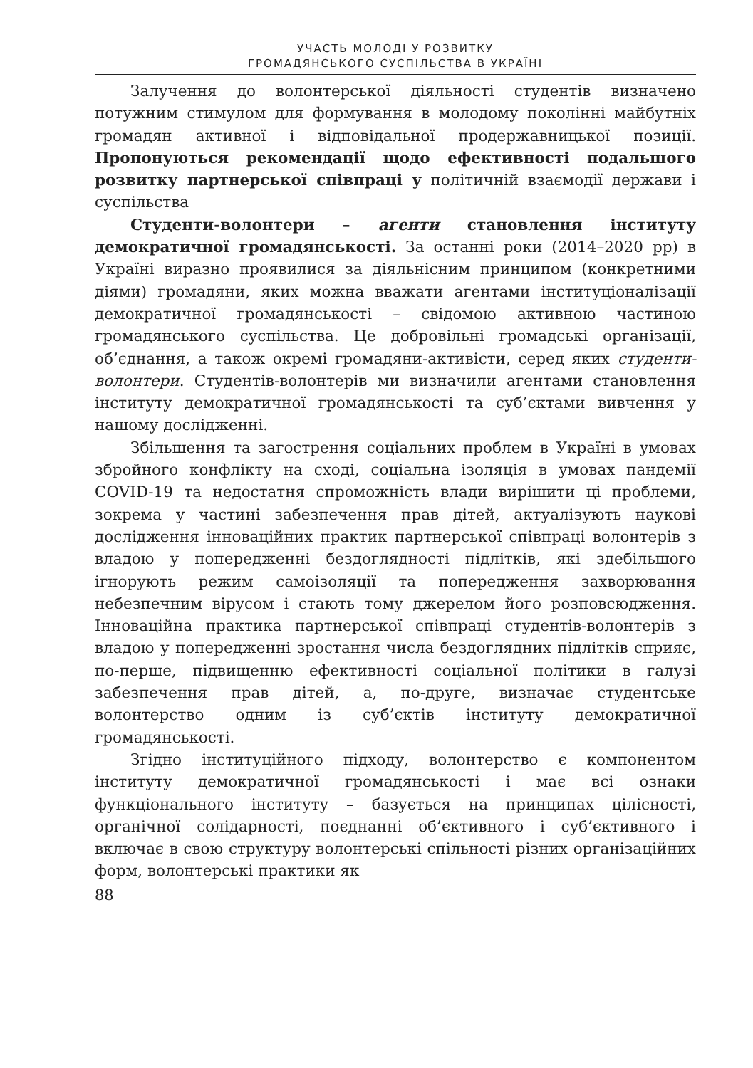УЧАСТЬ МОЛОДІ У РОЗВИТКУ
ГРОМАДЯНСЬКОГО СУСПІЛЬСТВА В УКРАЇНІ
Залучення до волонтерської діяльності студентів визначено потужним стимулом для формування в молодому поколінні майбутніх громадян активної і відповідальної продержавницької позиції. Пропонуються рекомендації щодо ефективності подальшого розвитку партнерської співпраці у політичній взаємодії держави і суспільства
Студенти-волонтери – агенти становлення інституту демократичної громадянськості. За останні роки (2014–2020 рр) в Україні виразно проявилися за діяльнісним принципом (конкретними діями) громадяни, яких можна вважати агентами інституціоналізації демократичної громадянськості – свідомою активною частиною громадянського суспільства. Це добровільні громадські організації, об’єднання, а також окремі громадяни-активісти, серед яких студенти-волонтери. Студентів-волонтерів ми визначили агентами становлення інституту демократичної громадянськості та суб’єктами вивчення у нашому дослідженні.
Збільшення та загострення соціальних проблем в Україні в умовах збройного конфлікту на сході, соціальна ізоляція в умовах пандемії COVID-19 та недостатня спроможність влади вирішити ці проблеми, зокрема у частині забезпечення прав дітей, актуалізують наукові дослідження інноваційних практик партнерської співпраці волонтерів з владою у попередженні бездоглядності підлітків, які здебільшого ігнорують режим самоізоляції та попередження захворювання небезпечним вірусом і стають тому джерелом його розповсюдження. Інноваційна практика партнерської співпраці студентів-волонтерів з владою у попередженні зростання числа бездоглядних підлітків сприяє, по-перше, підвищенню ефективності соціальної політики в галузі забезпечення прав дітей, а, по-друге, визначає студентське волонтерство одним із суб’єктів інституту демократичної громадянськості.
Згідно інституційного підходу, волонтерство є компонентом інституту демократичної громадянськості і має всі ознаки функціонального інституту – базується на принципах цілісності, органічної солідарності, поєднанні об’єктивного і суб’єктивного і включає в свою структуру волонтерські спільності різних організаційних форм, волонтерські практики як
88